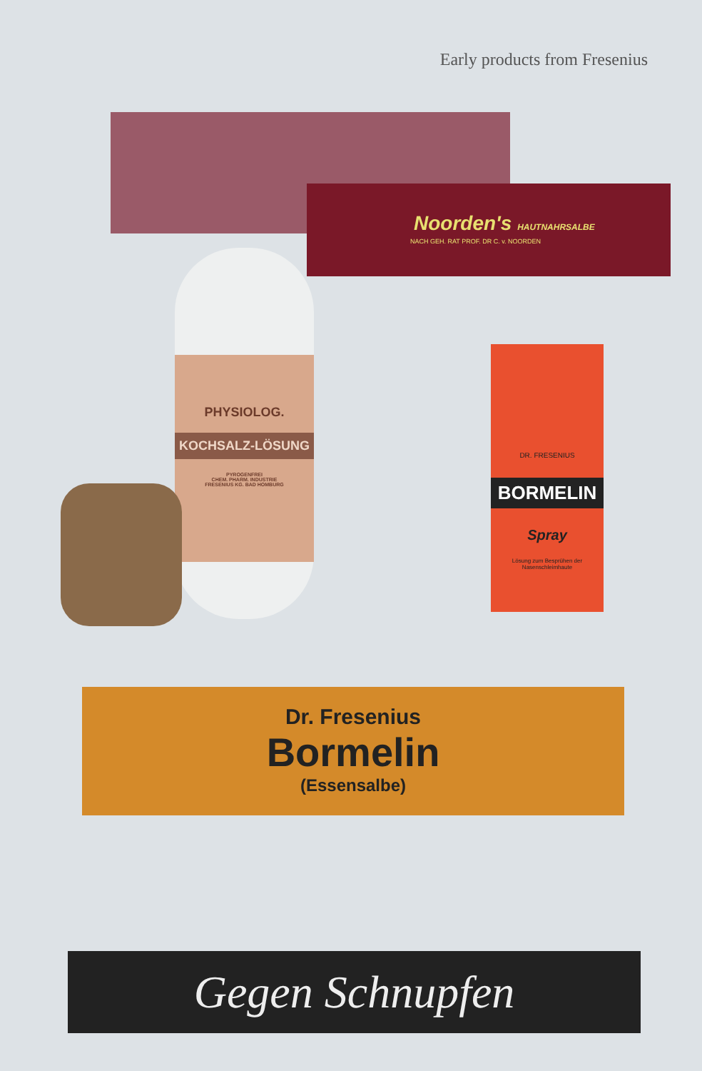Early products from Fresenius
Noorden's HAUTNAHRSALBE
NACH GEH. RAT PROF. DR C. v. NOORDEN
PHYSIOLOG.
KOCHSALZ-LÖSUNG
PYROGENFREI
CHEM. PHARM. INDUSTRIE
FRESENIUS KG. BAD HOMBURG
DR. FRESENIUS
BORMELIN
Spray
Lösung zum Besprühen der Nasenschleimhaute
Dr. Fresenius
Bormelin
(Essensalbe)
Gegen Schnupfen